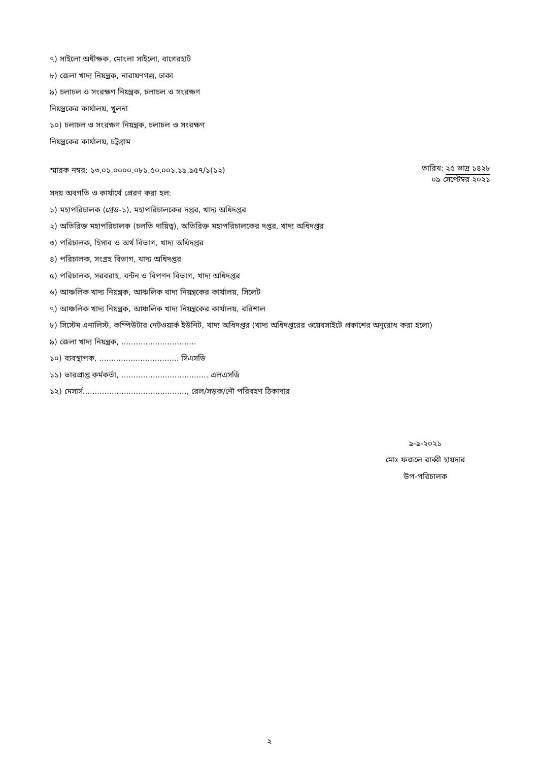৭) সাইলো অধীক্ষক, মোংলা সাইলো, বাগেরহাট
৮) জেলা খাদ্য নিয়ন্ত্রক, নারায়ণগঞ্জ, ঢাকা
৯) চলাচল ও সংরক্ষণ নিয়ন্ত্রক, চলাচল ও সংরক্ষণ
নিয়ন্ত্রকের কার্যালয়, খুলনা
১০) চলাচল ও সংরক্ষণ নিয়ন্ত্রক, চলাচল ও সংরক্ষণ
নিয়ন্ত্রকের কার্যালয়, চট্টগ্রাম
স্মারক নম্বর: ১৩.০১.০০০০.০৮১.৫০.০০১.১৯.৯৫৭/১(১২)
তারিখ: ২৫ ভাদ্র ১৪২৮
০৯ সেপ্টেম্বর ২০২১
সদয় অবগতি ও কার্যার্থে প্রেরণ করা হল:
১) মহাপরিচালক (গ্রেড-১), মহাপরিচালকের দপ্তর, খাদ্য অধিদপ্তর
২) অতিরিক্ত মহাপরিচালক (চলতি দায়িত্ব), অতিরিক্ত মহাপরিচালকের দপ্তর, খাদ্য অধিদপ্তর
৩) পরিচালক, হিসাব ও অর্থ বিভাগ, খাদ্য অধিদপ্তর
৪) পরিচালক, সংগ্রহ বিভাগ, খাদ্য অধিদপ্তর
৫) পরিচালক, সরবরাহ, বন্টন ও বিপণন বিভাগ, খাদ্য অধিদপ্তর
৬) আঞ্চলিক খাদ্য নিয়ন্ত্রক, আঞ্চলিক খাদ্য নিয়ন্ত্রকের কার্যালয়, সিলেট
৭) আঞ্চলিক খাদ্য নিয়ন্ত্রক, আঞ্চলিক খাদ্য নিয়ন্ত্রকের কার্যালয়, বরিশাল
৮) সিস্টেম এনালিস্ট, কম্পিউটার নেটওয়ার্ক ইউনিট, খাদ্য অধিদপ্তর (খাদ্য অধিদপ্তরের ওয়েবসাইটে প্রকাশের অনুরোধ করা হলো)
৯) জেলা খাদ্য নিয়ন্ত্রক, ...............................
১০) ব্যবস্থাপক, ................................. সিএসডি
১১) ভারপ্রাপ্ত কর্মকর্তা, .................................... এলএসডি
১২) মেসার্স..........................................., রেল/সড়ক/নৌ পরিবহণ ঠিকাদার
৯-৯-২০২১
মোঃ ফজলে রাব্বী হায়দার
উপ-পরিচালক
২